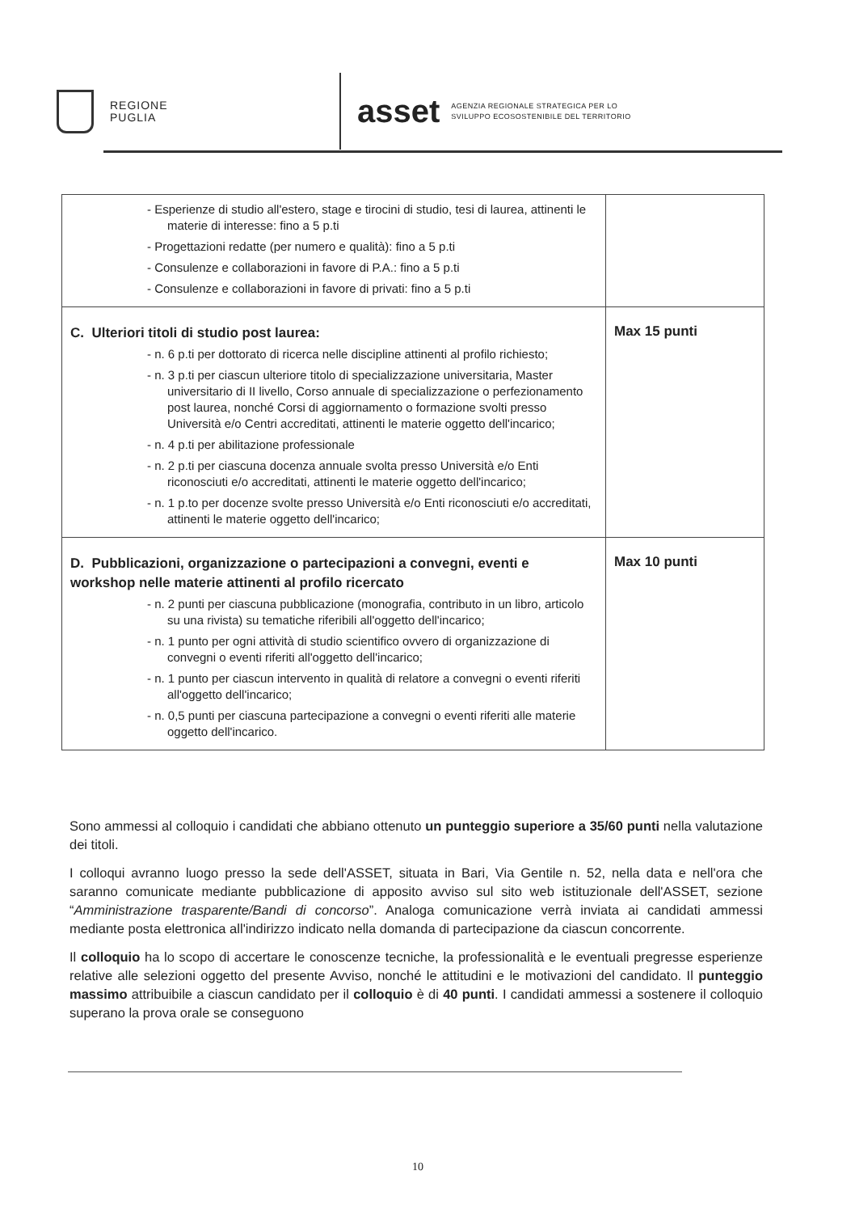REGIONE
PUGLIA
asset
AGENZIA REGIONALE STRATEGICA PER LO
SVILUPPO ECOSOSTENIBILE DEL TERRITORIO
| - Esperienze di studio all'estero, stage e tirocini di studio, tesi di laurea, attinenti le materie di interesse: fino a 5 p.ti - Progettazioni redatte (per numero e qualità): fino a 5 p.ti - Consulenze e collaborazioni in favore di P.A.: fino a 5 p.ti - Consulenze e collaborazioni in favore di privati: fino a 5 p.ti | |
| C. Ulteriori titoli di studio post laurea: - n. 6 p.ti per dottorato di ricerca nelle discipline attinenti al profilo richiesto; - n. 3 p.ti per ciascun ulteriore titolo di specializzazione universitaria, Master universitario di II livello, Corso annuale di specializzazione o perfezionamento post laurea, nonché Corsi di aggiornamento o formazione svolti presso Università e/o Centri accreditati, attinenti le materie oggetto dell'incarico; - n. 4 p.ti per abilitazione professionale - n. 2 p.ti per ciascuna docenza annuale svolta presso Università e/o Enti riconosciuti e/o accreditati, attinenti le materie oggetto dell'incarico; - n. 1 p.to per docenze svolte presso Università e/o Enti riconosciuti e/o accreditati, attinenti le materie oggetto dell'incarico; | Max 15 punti |
| D. Pubblicazioni, organizzazione o partecipazioni a convegni, eventi e workshop nelle materie attinenti al profilo ricercato - n. 2 punti per ciascuna pubblicazione (monografia, contributo in un libro, articolo su una rivista) su tematiche riferibili all'oggetto dell'incarico; - n. 1 punto per ogni attività di studio scientifico ovvero di organizzazione di convegni o eventi riferiti all'oggetto dell'incarico; - n. 1 punto per ciascun intervento in qualità di relatore a convegni o eventi riferiti all'oggetto dell'incarico; - n. 0,5 punti per ciascuna partecipazione a convegni o eventi riferiti alle materie oggetto dell'incarico. | Max 10 punti |
Sono ammessi al colloquio i candidati che abbiano ottenuto un punteggio superiore a 35/60 punti nella valutazione dei titoli.
I colloqui avranno luogo presso la sede dell'ASSET, situata in Bari, Via Gentile n. 52, nella data e nell'ora che saranno comunicate mediante pubblicazione di apposito avviso sul sito web istituzionale dell'ASSET, sezione “Amministrazione trasparente/Bandi di concorso”. Analoga comunicazione verrà inviata ai candidati ammessi mediante posta elettronica all'indirizzo indicato nella domanda di partecipazione da ciascun concorrente.
Il colloquio ha lo scopo di accertare le conoscenze tecniche, la professionalità e le eventuali pregresse esperienze relative alle selezioni oggetto del presente Avviso, nonché le attitudini e le motivazioni del candidato. Il punteggio massimo attribuibile a ciascun candidato per il colloquio è di 40 punti. I candidati ammessi a sostenere il colloquio superano la prova orale se conseguono
10